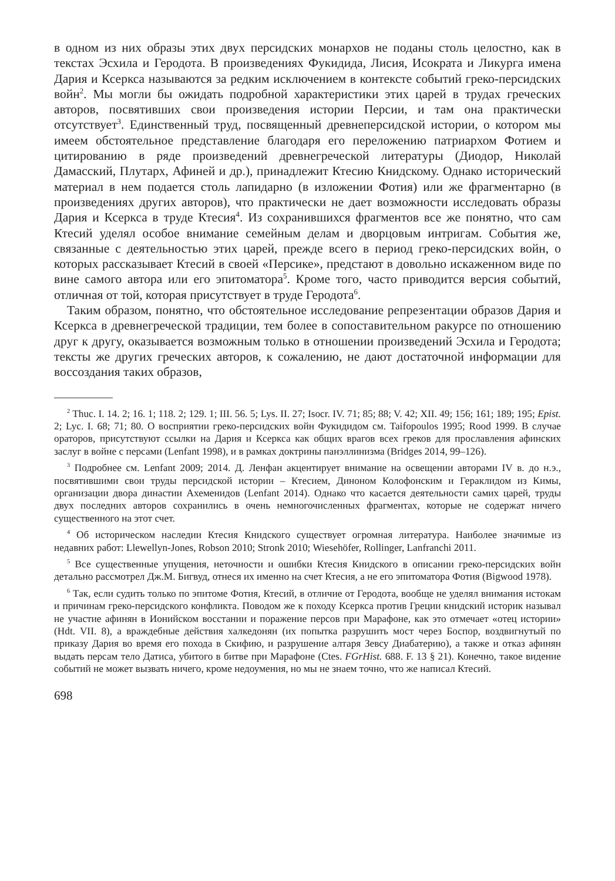в одном из них образы этих двух персидских монархов не поданы столь целостно, как в текстах Эсхила и Геродота. В произведениях Фукидида, Лисия, Исократа и Ликурга имена Дария и Ксеркса называются за редким исключением в контексте событий греко-персидских войн<sup>2</sup>. Мы могли бы ожидать подробной характеристики этих царей в трудах греческих авторов, посвятивших свои произведения истории Персии, и там она практически отсутствует<sup>3</sup>. Единственный труд, посвященный древнеперсидской истории, о котором мы имеем обстоятельное представление благодаря его переложению патриархом Фотием и цитированию в ряде произведений древнегреческой литературы (Диодор, Николай Дамасский, Плутарх, Афиней и др.), принадлежит Ктесию Книдскому. Однако исторический материал в нем подается столь лапидарно (в изложении Фотия) или же фрагментарно (в произведениях других авторов), что практически не дает возможности исследовать образы Дария и Ксеркса в труде Ктесия<sup>4</sup>. Из сохранившихся фрагментов все же понятно, что сам Ктесий уделял особое внимание семейным делам и дворцовым интригам. События же, связанные с деятельностью этих царей, прежде всего в период греко-персидских войн, о которых рассказывает Ктесий в своей «Персике», предстают в довольно искаженном виде по вине самого автора или его эпитоматора<sup>5</sup>. Кроме того, часто приводится версия событий, отличная от той, которая присутствует в труде Геродота<sup>6</sup>.
Таким образом, понятно, что обстоятельное исследование репрезентации образов Дария и Ксеркса в древнегреческой традиции, тем более в сопоставительном ракурсе по отношению друг к другу, оказывается возможным только в отношении произведений Эсхила и Геродота; тексты же других греческих авторов, к сожалению, не дают достаточной информации для воссоздания таких образов,
<sup>2</sup> Thuc. I. 14. 2; 16. 1; 118. 2; 129. 1; III. 56. 5; Lys. II. 27; Isocr. IV. 71; 85; 88; V. 42; XII. 49; 156; 161; 189; 195; Epist. 2; Lyc. I. 68; 71; 80. О восприятии греко-персидских войн Фукидидом см. Taifopoulos 1995; Rood 1999. В случае ораторов, присутствуют ссылки на Дария и Ксеркса как общих врагов всех греков для прославления афинских заслуг в войне с персами (Lenfant 1998), и в рамках доктрины панэллинизма (Bridges 2014, 99–126).
<sup>3</sup> Подробнее см. Lenfant 2009; 2014. Д. Ленфан акцентирует внимание на освещении авторами IV в. до н.э., посвятившими свои труды персидской истории – Ктесием, Диноном Колофонским и Гераклидом из Кимы, организации двора династии Ахеменидов (Lenfant 2014). Однако что касается деятельности самих царей, труды двух последних авторов сохранились в очень немногочисленных фрагментах, которые не содержат ничего существенного на этот счет.
<sup>4</sup> Об историческом наследии Ктесия Книдского существует огромная литература. Наиболее значимые из недавних работ: Llewellyn-Jones, Robson 2010; Stronk 2010; Wiesehöfer, Rollinger, Lanfranchi 2011.
<sup>5</sup> Все существенные упущения, неточности и ошибки Ктесия Книдского в описании греко-персидских войн детально рассмотрел Дж.М. Бигвуд, отнеся их именно на счет Ктесия, а не его эпитоматора Фотия (Bigwood 1978).
<sup>6</sup> Так, если судить только по эпитоме Фотия, Ктесий, в отличие от Геродота, вообще не уделял внимания истокам и причинам греко-персидского конфликта. Поводом же к походу Ксеркса против Греции книдский историк называл не участие афинян в Ионийском восстании и поражение персов при Марафоне, как это отмечает «отец истории» (Hdt. VII. 8), а враждебные действия халкедонян (их попытка разрушить мост через Боспор, воздвигнутый по приказу Дария во время его похода в Скифию, и разрушение алтаря Зевсу Диабатерию), а также и отказ афинян выдать персам тело Датиса, убитого в битве при Марафоне (Ctes. FGrHist. 688. F. 13 § 21). Конечно, такое видение событий не может вызвать ничего, кроме недоумения, но мы не знаем точно, что же написал Ктесий.
698